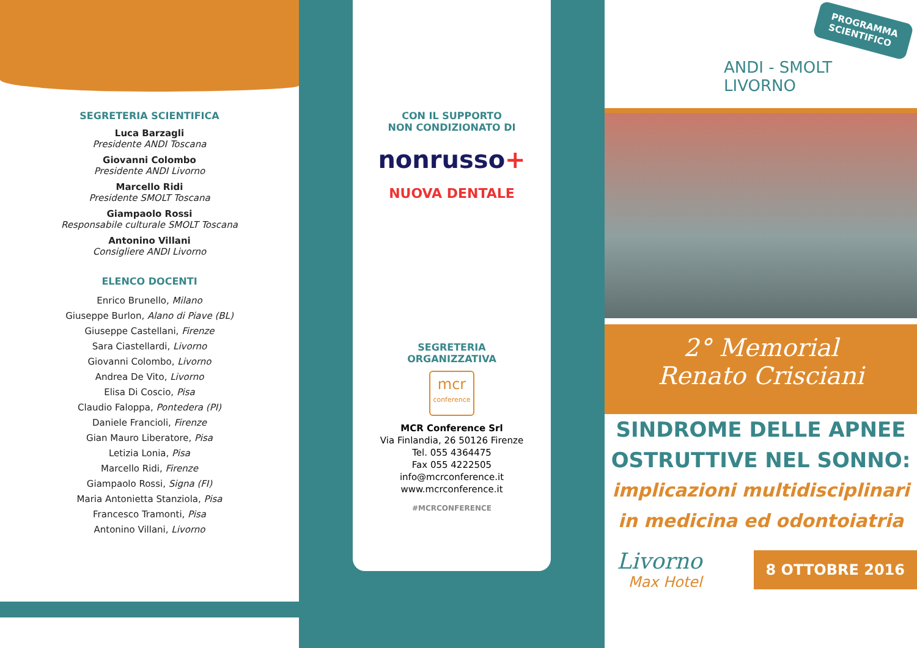SEGRETERIA SCIENTIFICA
Luca Barzagli
Presidente ANDI Toscana
Giovanni Colombo
Presidente ANDI Livorno
Marcello Ridi
Presidente SMOLT Toscana
Giampaolo Rossi
Responsabile culturale SMOLT Toscana
Antonino Villani
Consigliere ANDI Livorno
ELENCO DOCENTI
Enrico Brunello, Milano
Giuseppe Burlon, Alano di Piave (BL)
Giuseppe Castellani, Firenze
Sara Ciastellardi, Livorno
Giovanni Colombo, Livorno
Andrea De Vito, Livorno
Elisa Di Coscio, Pisa
Claudio Faloppa, Pontedera (PI)
Daniele Francioli, Firenze
Gian Mauro Liberatore, Pisa
Letizia Lonia, Pisa
Marcello Ridi, Firenze
Giampaolo Rossi, Signa (FI)
Maria Antonietta Stanziola, Pisa
Francesco Tramonti, Pisa
Antonino Villani, Livorno
CON IL SUPPORTO
NON CONDIZIONATO DI
nonrusso+
NUOVA DENTALE
SEGRETERIA
ORGANIZZATIVA
mcr
conference
MCR Conference Srl
Via Finlandia, 26 50126 Firenze
Tel. 055 4364475
Fax 055 4222505
info@mcrconference.it
www.mcrconference.it
#MCRCONFERENCE
PROGRAMMA
SCIENTIFICO
ANDI - SMOLT
LIVORNO
2° Memorial
Renato Crisciani
SINDROME DELLE APNEE
OSTRUTTIVE NEL SONNO:
implicazioni multidisciplinari
in medicina ed odontoiatria
Livorno
Max Hotel
8 OTTOBRE 2016